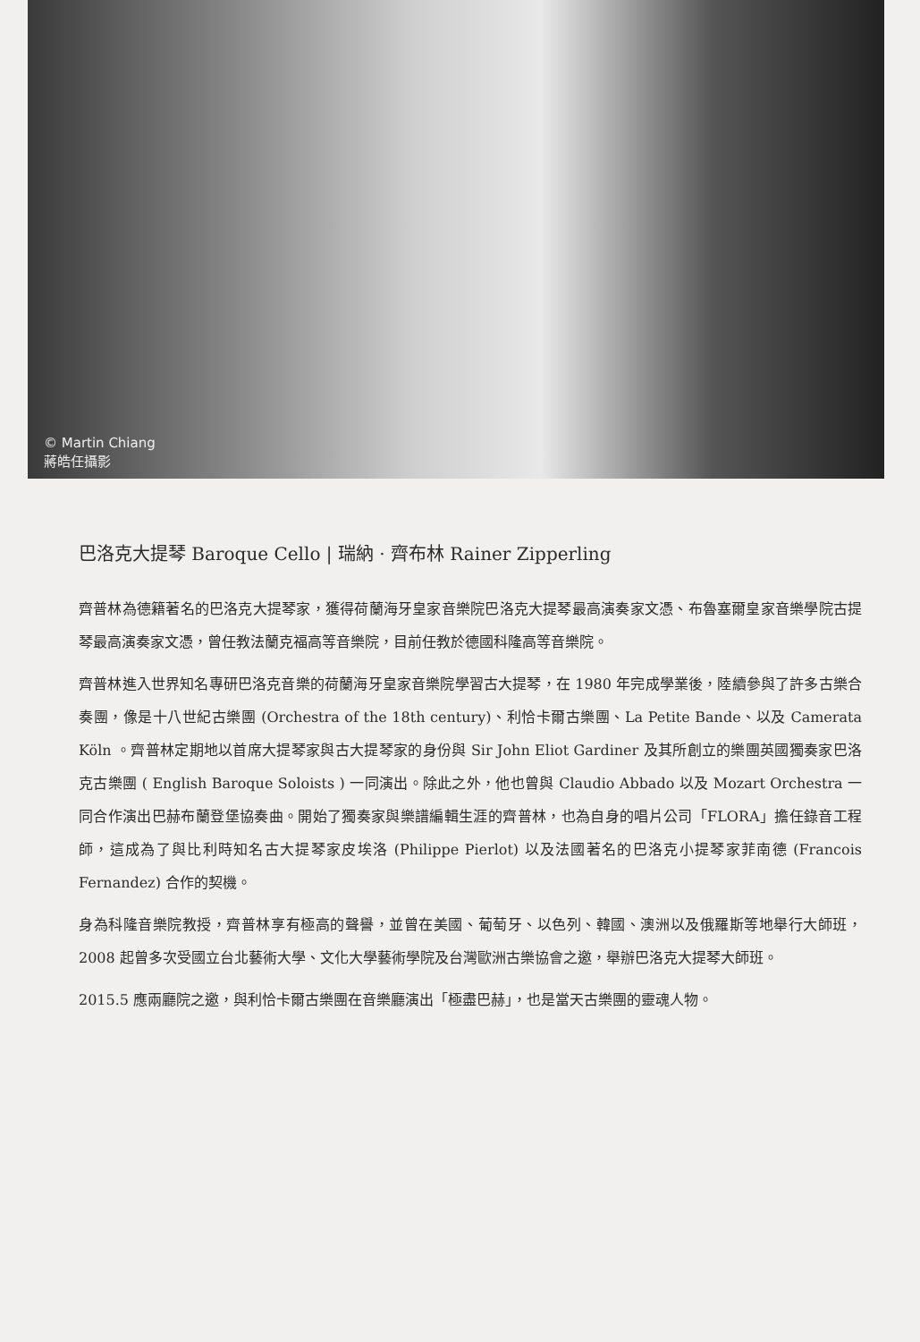© Martin Chiang
蔣皓任攝影
巴洛克大提琴 Baroque Cello | 瑞納 · 齊布林 Rainer Zipperling
齊普林為德籍著名的巴洛克大提琴家，獲得荷蘭海牙皇家音樂院巴洛克大提琴最高演奏家文憑、布魯塞爾皇家音樂學院古提琴最高演奏家文憑，曾任教法蘭克福高等音樂院，目前任教於德國科隆高等音樂院。
齊普林進入世界知名專研巴洛克音樂的荷蘭海牙皇家音樂院學習古大提琴，在 1980 年完成學業後，陸續參與了許多古樂合奏團，像是十八世紀古樂團 (Orchestra of the 18th century)、利恰卡爾古樂團、La Petite Bande、以及 Camerata Köln 。齊普林定期地以首席大提琴家與古大提琴家的身份與 Sir John Eliot Gardiner 及其所創立的樂團英國獨奏家巴洛克古樂團 ( English Baroque Soloists ) 一同演出。除此之外，他也曾與 Claudio Abbado 以及 Mozart Orchestra 一同合作演出巴赫布蘭登堡協奏曲。開始了獨奏家與樂譜編輯生涯的齊普林，也為自身的唱片公司「FLORA」擔任錄音工程師，這成為了與比利時知名古大提琴家皮埃洛 (Philippe Pierlot) 以及法國著名的巴洛克小提琴家菲南德 (Francois Fernandez) 合作的契機。
身為科隆音樂院教授，齊普林享有極高的聲譽，並曾在美國、葡萄牙、以色列、韓國、澳洲以及俄羅斯等地舉行大師班，2008 起曾多次受國立台北藝術大學、文化大學藝術學院及台灣歐洲古樂協會之邀，舉辦巴洛克大提琴大師班。
2015.5 應兩廳院之邀，與利恰卡爾古樂團在音樂廳演出「極盡巴赫」，也是當天古樂團的靈魂人物。